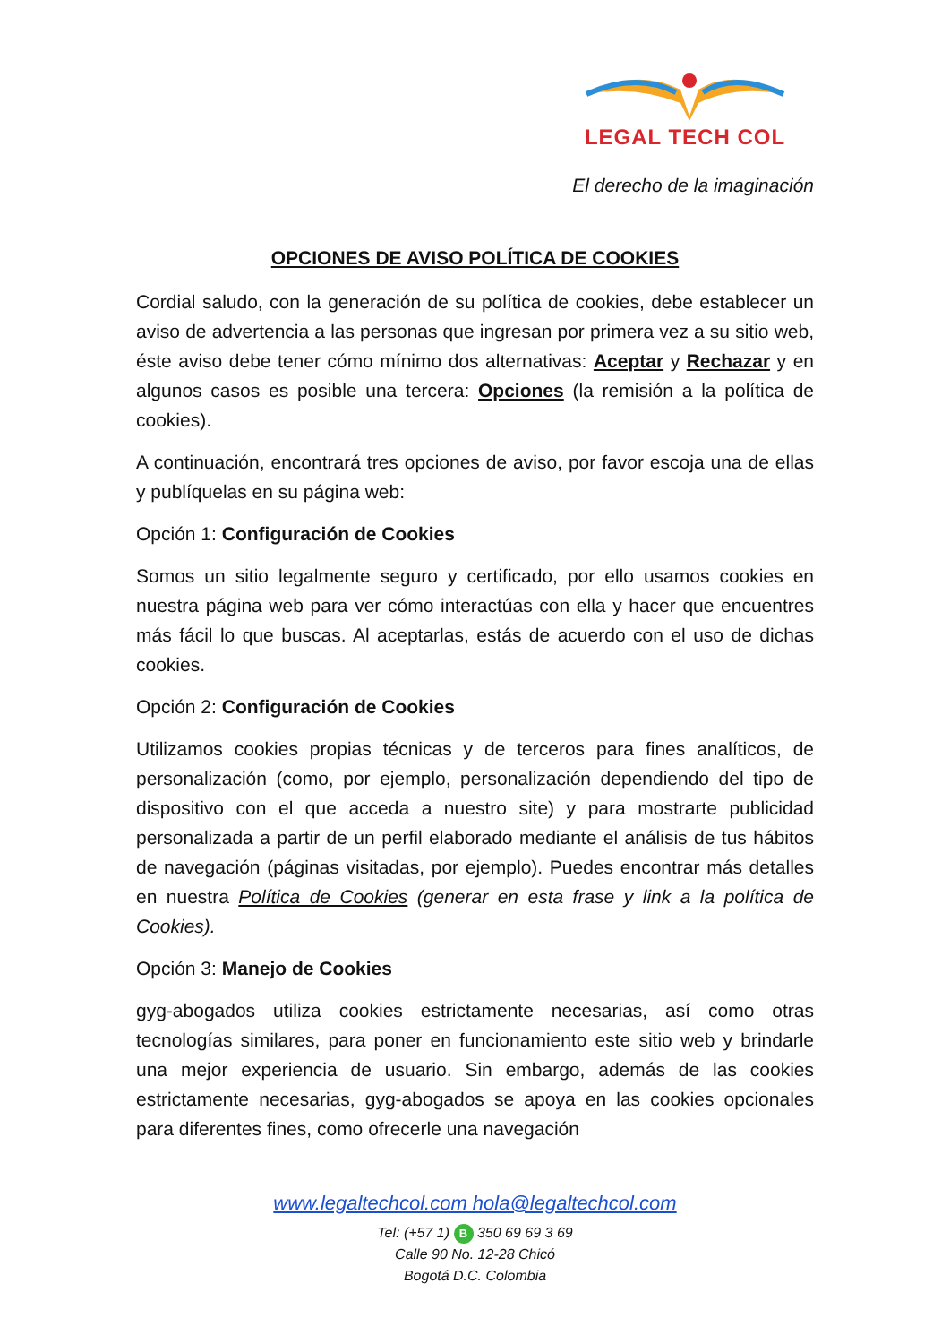LEGAL TECH COL
El derecho de la imaginación
OPCIONES DE AVISO POLÍTICA DE COOKIES
Cordial saludo, con la generación de su política de cookies, debe establecer un aviso de advertencia a las personas que ingresan por primera vez a su sitio web, éste aviso debe tener cómo mínimo dos alternativas: Aceptar y Rechazar y en algunos casos es posible una tercera: Opciones (la remisión a la política de cookies).
A continuación, encontrará tres opciones de aviso, por favor escoja una de ellas y publíquelas en su página web:
Opción 1: Configuración de Cookies
Somos un sitio legalmente seguro y certificado, por ello usamos cookies en nuestra página web para ver cómo interactúas con ella y hacer que encuentres más fácil lo que buscas. Al aceptarlas, estás de acuerdo con el uso de dichas cookies.
Opción 2: Configuración de Cookies
Utilizamos cookies propias técnicas y de terceros para fines analíticos, de personalización (como, por ejemplo, personalización dependiendo del tipo de dispositivo con el que acceda a nuestro site) y para mostrarte publicidad personalizada a partir de un perfil elaborado mediante el análisis de tus hábitos de navegación (páginas visitadas, por ejemplo). Puedes encontrar más detalles en nuestra Política de Cookies (generar en esta frase y link a la política de Cookies).
Opción 3: Manejo de Cookies
gyg-abogados utiliza cookies estrictamente necesarias, así como otras tecnologías similares, para poner en funcionamiento este sitio web y brindarle una mejor experiencia de usuario. Sin embargo, además de las cookies estrictamente necesarias, gyg-abogados se apoya en las cookies opcionales para diferentes fines, como ofrecerle una navegación
www.legaltechcol.com hola@legaltechcol.com
Tel: (+57 1) B 350 69 69 3 69
Calle 90 No. 12-28 Chicó
Bogotá D.C. Colombia